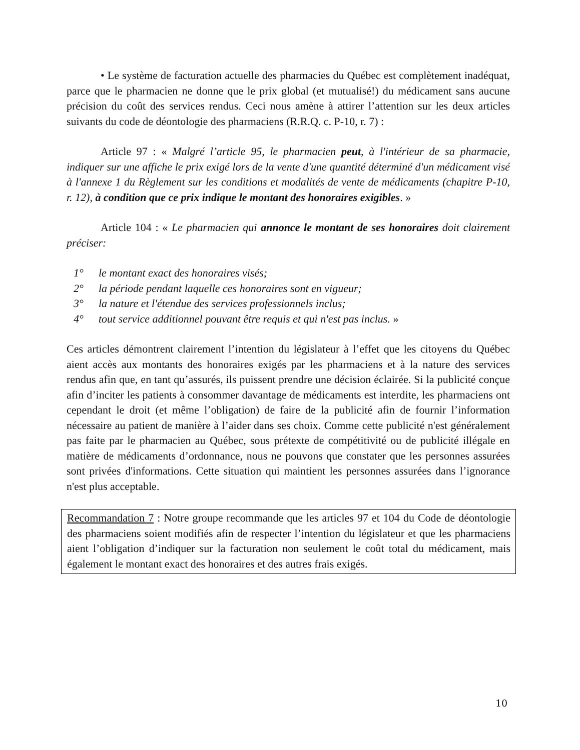• Le système de facturation actuelle des pharmacies du Québec est complètement inadéquat, parce que le pharmacien ne donne que le prix global (et mutualisé!) du médicament sans aucune précision du coût des services rendus. Ceci nous amène à attirer l’attention sur les deux articles suivants du code de déontologie des pharmaciens (R.R.Q. c. P-10, r. 7) :
Article 97 : « Malgré l’article 95, le pharmacien peut, à l'intérieur de sa pharmacie, indiquer sur une affiche le prix exigé lors de la vente d'une quantité déterminé d'un médicament visé à l'annexe 1 du Règlement sur les conditions et modalités de vente de médicaments (chapitre P-10, r. 12), à condition que ce prix indique le montant des honoraires exigibles. »
Article 104 : « Le pharmacien qui annonce le montant de ses honoraires doit clairement préciser:
1° le montant exact des honoraires visés;
2° la période pendant laquelle ces honoraires sont en vigueur;
3° la nature et l'étendue des services professionnels inclus;
4° tout service additionnel pouvant être requis et qui n'est pas inclus. »
Ces articles démontrent clairement l’intention du législateur à l’effet que les citoyens du Québec aient accès aux montants des honoraires exigés par les pharmaciens et à la nature des services rendus afin que, en tant qu’assurés, ils puissent prendre une décision éclairée. Si la publicité conçue afin d’inciter les patients à consommer davantage de médicaments est interdite, les pharmaciens ont cependant le droit (et même l’obligation) de faire de la publicité afin de fournir l’information nécessaire au patient de manière à l’aider dans ses choix. Comme cette publicité n'est généralement pas faite par le pharmacien au Québec, sous prétexte de compétitivité ou de publicité illégale en matière de médicaments d’ordonnance, nous ne pouvons que constater que les personnes assurées sont privées d'informations. Cette situation qui maintient les personnes assurées dans l’ignorance n'est plus acceptable.
Recommandation 7 : Notre groupe recommande que les articles 97 et 104 du Code de déontologie des pharmaciens soient modifiés afin de respecter l’intention du législateur et que les pharmaciens aient l’obligation d’indiquer sur la facturation non seulement le coût total du médicament, mais également le montant exact des honoraires et des autres frais exigés.
10